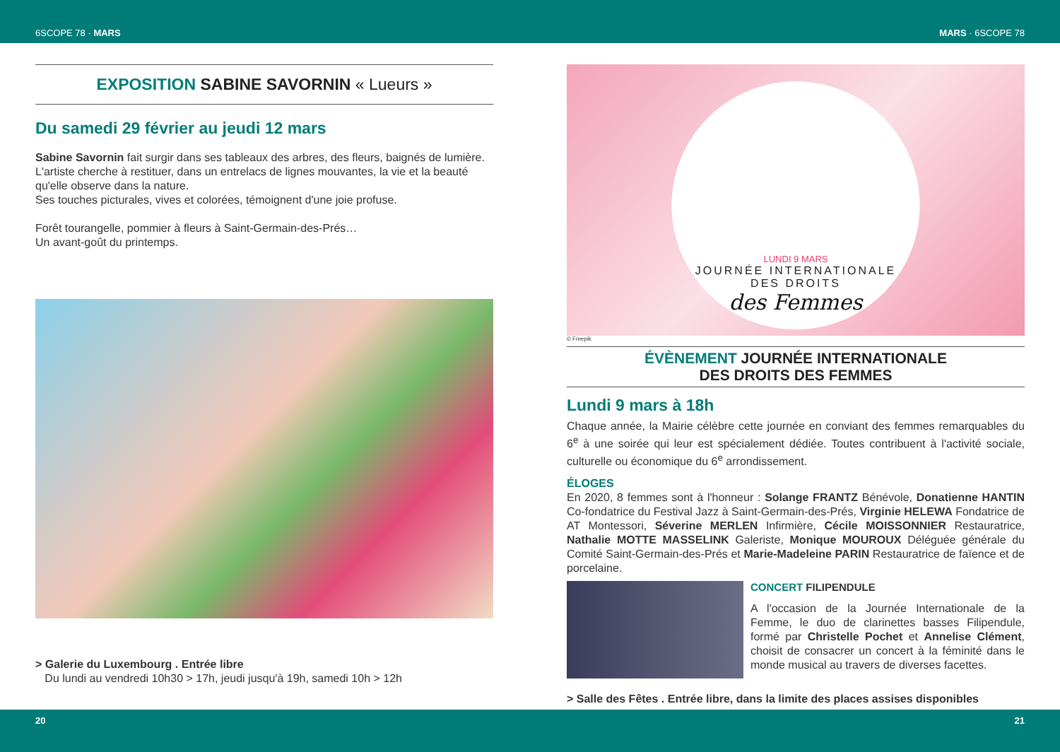6SCOPE 78 · MARS MARS · 6SCOPE 78
EXPOSITION SABINE SAVORNIN « Lueurs »
Du samedi 29 février au jeudi 12 mars
Sabine Savornin fait surgir dans ses tableaux des arbres, des fleurs, baignés de lumière. L'artiste cherche à restituer, dans un entrelacs de lignes mouvantes, la vie et la beauté qu'elle observe dans la nature.
Ses touches picturales, vives et colorées, témoignent d'une joie profuse.
Forêt tourangelle, pommier à fleurs à Saint-Germain-des-Prés…
Un avant-goût du printemps.
> Galerie du Luxembourg . Entrée libre
Du lundi au vendredi 10h30 > 17h, jeudi jusqu'à 19h, samedi 10h > 12h
LUNDI 9 MARS
JOURNÉE INTERNATIONALE
DES DROITS
des Femmes
© Freepik
ÉVÈNEMENT JOURNÉE INTERNATIONALE
DES DROITS DES FEMMES
Lundi 9 mars à 18h
Chaque année, la Mairie célèbre cette journée en conviant des femmes remarquables du 6<sup>e</sup> à une soirée qui leur est spécialement dédiée. Toutes contribuent à l'activité sociale, culturelle ou économique du 6<sup>e</sup> arrondissement.
ÉLOGES
En 2020, 8 femmes sont à l'honneur : Solange FRANTZ Bénévole, Donatienne HANTIN Co-fondatrice du Festival Jazz à Saint-Germain-des-Prés, Virginie HELEWA Fondatrice de AT Montessori, Séverine MERLEN Infirmière, Cécile MOISSONNIER Restauratrice, Nathalie MOTTE MASSELINK Galeriste, Monique MOUROUX Déléguée générale du Comité Saint-Germain-des-Prés et Marie-Madeleine PARIN Restauratrice de faïence et de porcelaine.
CONCERT FILIPENDULE
A l'occasion de la Journée Internationale de la Femme, le duo de clarinettes basses Filipendule, formé par Christelle Pochet et Annelise Clément, choisit de consacrer un concert à la féminité dans le monde musical au travers de diverses facettes.
> Salle des Fêtes . Entrée libre, dans la limite des places assises disponibles
20 21